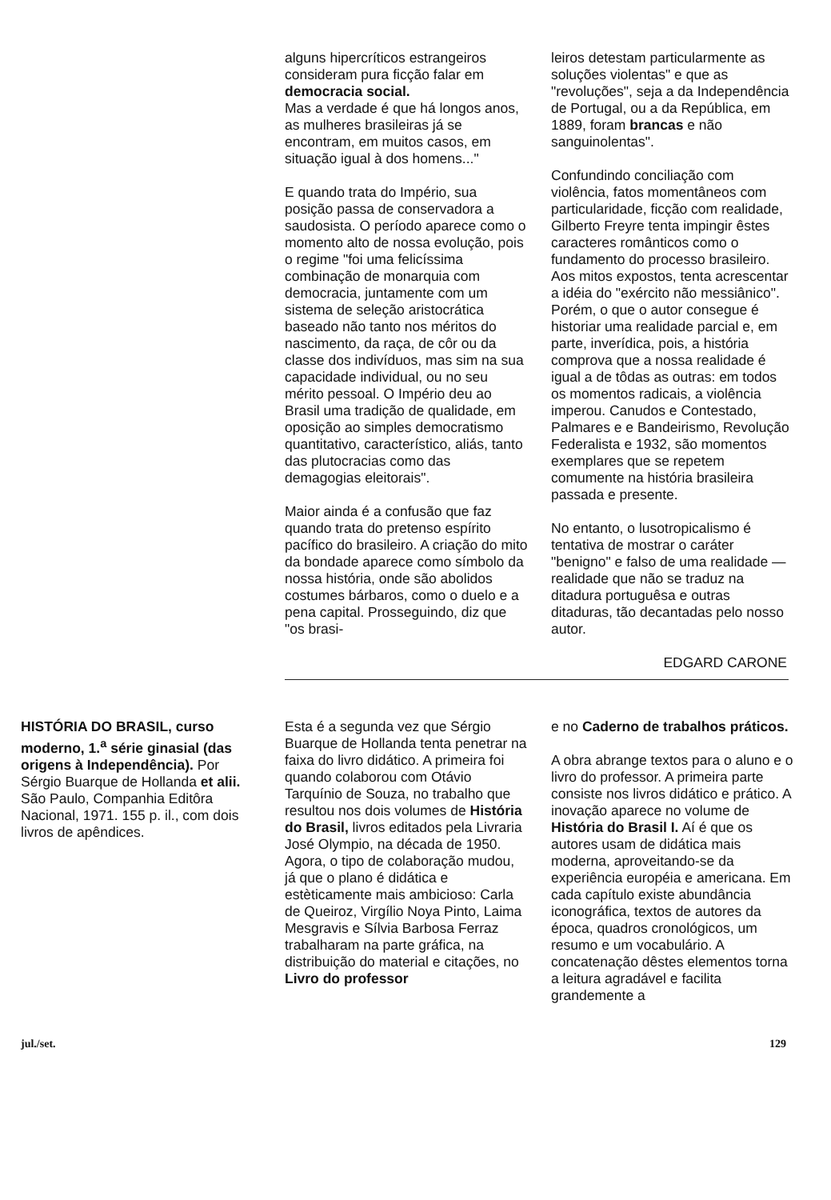alguns hipercríticos estrangeiros consideram pura ficção falar em democracia social.
Mas a verdade é que há longos anos, as mulheres brasileiras já se encontram, em muitos casos, em situação igual à dos homens..."
E quando trata do Império, sua posição passa de conservadora a saudosista. O período aparece como o momento alto de nossa evolução, pois o regime "foi uma felicíssima combinação de monarquia com democracia, juntamente com um sistema de seleção aristocrática baseado não tanto nos méritos do nascimento, da raça, de côr ou da classe dos indivíduos, mas sim na sua capacidade individual, ou no seu mérito pessoal. O Império deu ao Brasil uma tradição de qualidade, em oposição ao simples democratismo quantitativo, característico, aliás, tanto das plutocracias como das demagogias eleitorais".
Maior ainda é a confusão que faz quando trata do pretenso espírito pacífico do brasileiro. A criação do mito da bondade aparece como símbolo da nossa história, onde são abolidos costumes bárbaros, como o duelo e a pena capital. Prosseguindo, diz que "os brasi-
leiros detestam particularmente as soluções violentas" e que as "revoluções", seja a da Independência de Portugal, ou a da República, em 1889, foram brancas e não sanguinolentas".
Confundindo conciliação com violência, fatos momentâneos com particularidade, ficção com realidade, Gilberto Freyre tenta impingir êstes caracteres românticos como o fundamento do processo brasileiro. Aos mitos expostos, tenta acrescentar a idéia do "exército não messiânico". Porém, o que o autor consegue é historiar uma realidade parcial e, em parte, inverídica, pois, a história comprova que a nossa realidade é igual a de tôdas as outras: em todos os momentos radicais, a violência imperou. Canudos e Contestado, Palmares e e Bandeirismo, Revolução Federalista e 1932, são momentos exemplares que se repetem comumente na história brasileira passada e presente.
No entanto, o lusotropicalismo é tentativa de mostrar o caráter "benigno" e falso de uma realidade — realidade que não se traduz na ditadura portuguêsa e outras ditaduras, tão decantadas pelo nosso autor.
EDGARD CARONE
HISTÓRIA DO BRASIL, curso moderno, 1.<sup>a</sup> série ginasial (das origens à Independência). Por Sérgio Buarque de Hollanda et alii. São Paulo, Companhia Editôra Nacional, 1971. 155 p. il., com dois livros de apêndices.
Esta é a segunda vez que Sérgio Buarque de Hollanda tenta penetrar na faixa do livro didático. A primeira foi quando colaborou com Otávio Tarquínio de Souza, no trabalho que resultou nos dois volumes de História do Brasil, livros editados pela Livraria José Olympio, na década de 1950. Agora, o tipo de colaboração mudou, já que o plano é didática e estèticamente mais ambicioso: Carla de Queiroz, Virgílio Noya Pinto, Laima Mesgravis e Sílvia Barbosa Ferraz trabalharam na parte gráfica, na distribuição do material e citações, no Livro do professor
e no Caderno de trabalhos práticos.
A obra abrange textos para o aluno e o livro do professor. A primeira parte consiste nos livros didático e prático. A inovação aparece no volume de História do Brasil I. Aí é que os autores usam de didática mais moderna, aproveitando-se da experiência européia e americana. Em cada capítulo existe abundância iconográfica, textos de autores da época, quadros cronológicos, um resumo e um vocabulário. A concatenação dêstes elementos torna a leitura agradável e facilita grandemente a
jul./set. 129